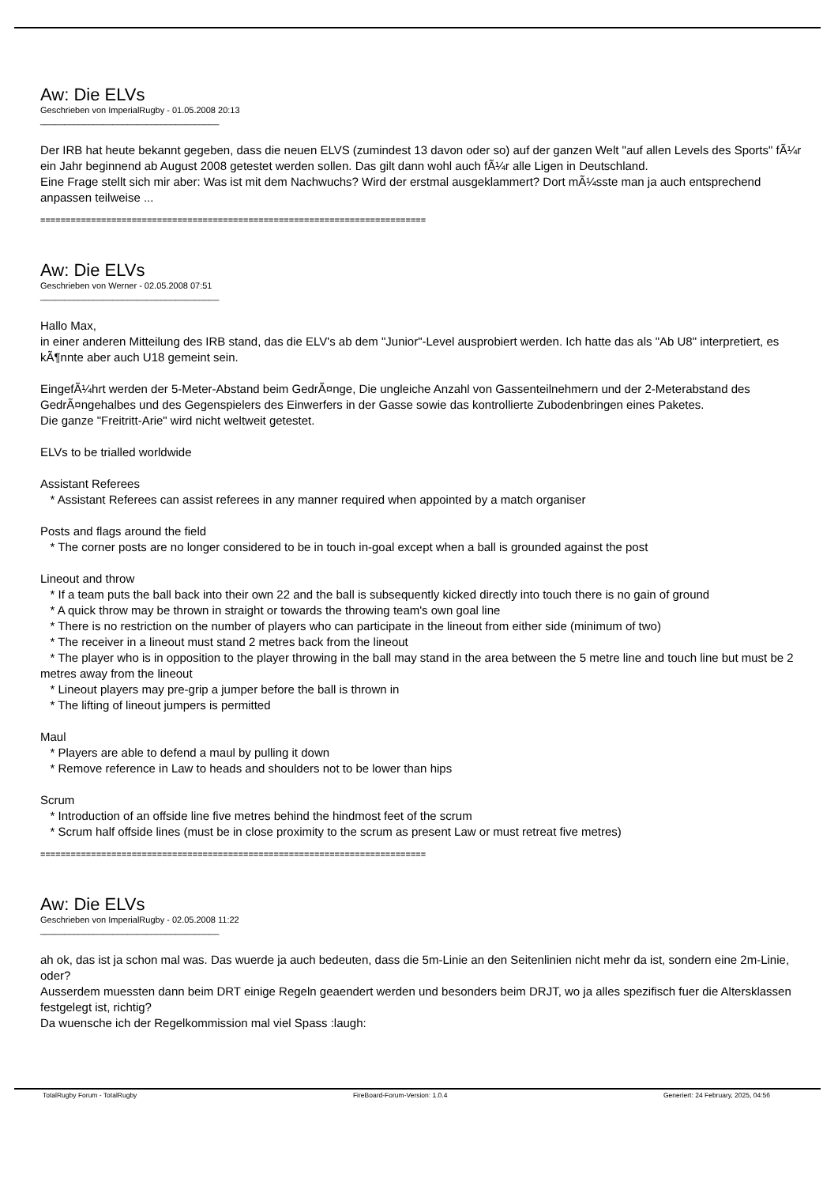Aw: Die ELVs
Geschrieben von ImperialRugby - 01.05.2008 20:13
_____________________________________
Der IRB hat heute bekannt gegeben, dass die neuen ELVS (zumindest 13 davon oder so) auf der ganzen Welt "auf allen Levels des Sports" fÃ¼r ein Jahr beginnend ab August 2008 getestet werden sollen. Das gilt dann wohl auch fÃ¼r alle Ligen in Deutschland.
Eine Frage stellt sich mir aber: Was ist mit dem Nachwuchs? Wird der erstmal ausgeklammert? Dort mÃ¼sste man ja auch entsprechend anpassen teilweise ...
============================================================================
Aw: Die ELVs
Geschrieben von Werner - 02.05.2008 07:51
_____________________________________
Hallo Max,
in einer anderen Mitteilung des IRB stand, das die ELV's ab dem "Junior"-Level ausprobiert werden. Ich hatte das als "Ab U8" interpretiert, es kÃ¶nnte aber auch U18 gemeint sein.
EingefÃ¼hrt werden der 5-Meter-Abstand beim GedrÃ¤nge, Die ungleiche Anzahl von Gassenteilnehmern und der 2-Meterabstand des GedrÃ¤ngehalbes und des Gegenspielers des Einwerfers in der Gasse sowie das kontrollierte Zubodenbringen eines Paketes.
Die ganze "Freitritt-Arie" wird nicht weltweit getestet.
ELVs to be trialled worldwide
Assistant Referees
* Assistant Referees can assist referees in any manner required when appointed by a match organiser
Posts and flags around the field
* The corner posts are no longer considered to be in touch in-goal except when a ball is grounded against the post
Lineout and throw
* If a team puts the ball back into their own 22 and the ball is subsequently kicked directly into touch there is no gain of ground
* A quick throw may be thrown in straight or towards the throwing team's own goal line
* There is no restriction on the number of players who can participate in the lineout from either side (minimum of two)
* The receiver in a lineout must stand 2 metres back from the lineout
* The player who is in opposition to the player throwing in the ball may stand in the area between the 5 metre line and touch line but must be 2 metres away from the lineout
* Lineout players may pre-grip a jumper before the ball is thrown in
* The lifting of lineout jumpers is permitted
Maul
* Players are able to defend a maul by pulling it down
* Remove reference in Law to heads and shoulders not to be lower than hips
Scrum
* Introduction of an offside line five metres behind the hindmost feet of the scrum
* Scrum half offside lines (must be in close proximity to the scrum as present Law or must retreat five metres)
============================================================================
Aw: Die ELVs
Geschrieben von ImperialRugby - 02.05.2008 11:22
_____________________________________
ah ok, das ist ja schon mal was. Das wuerde ja auch bedeuten, dass die 5m-Linie an den Seitenlinien nicht mehr da ist, sondern eine 2m-Linie, oder?
Ausserdem muessten dann beim DRT einige Regeln geaendert werden und besonders beim DRJT, wo ja alles spezifisch fuer die Altersklassen festgelegt ist, richtig?
Da wuensche ich der Regelkommission mal viel Spass :laugh:
TotalRugby Forum - TotalRugby FireBoard-Forum-Version: 1.0.4 Generiert: 24 February, 2025, 04:56